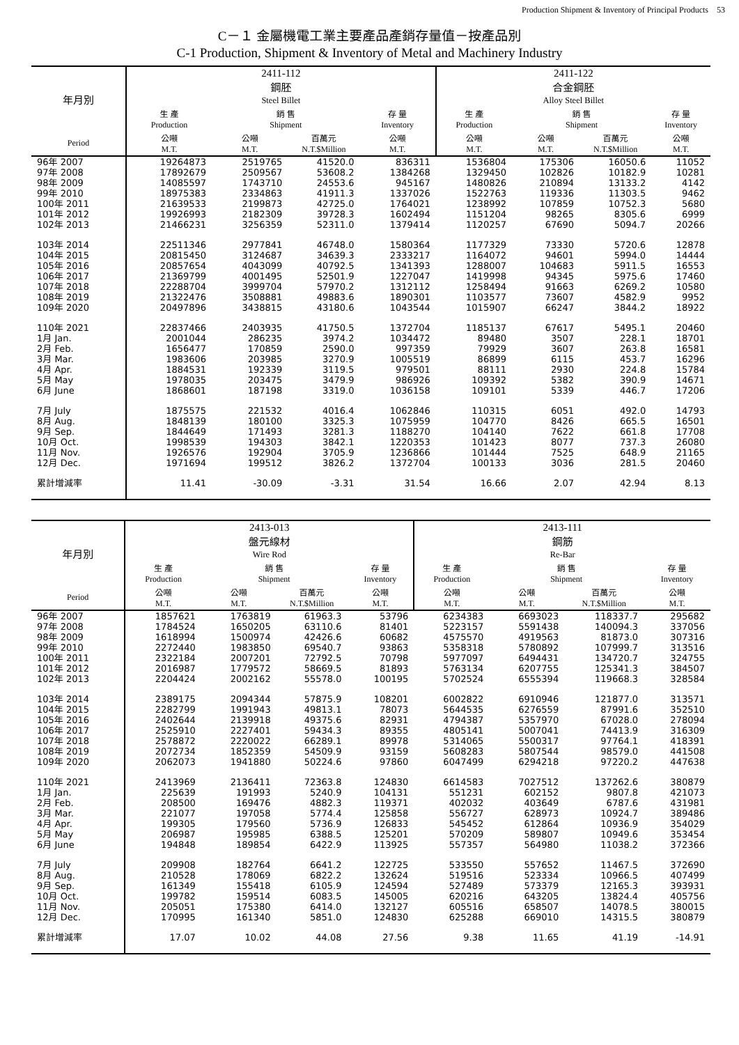Production Shipment & Inventory of Principal Products　53
C－１ 金屬機電工業主要產品產銷存量值－按產品別
C-1 Production, Shipment & Inventory of Metal and Machinery Industry
| 年月別 | 2411-112 鋼胚 Steel Billet | | | | 2411-122 合金鋼胚 Alloy Steel Billet | | | |
| --- | --- | --- | --- | --- | --- | --- | --- | --- |
| | 生 產 Production | 銷 售 Shipment | | 存 量 Inventory | 生 產 Production | 銷 售 Shipment | | 存 量 Inventory |
| Period | 公噸 M.T. | 公噸 M.T. | 百萬元 N.T.$Million | 公噸 M.T. | 公噸 M.T. | 公噸 M.T. | 百萬元 N.T.$Million | 公噸 M.T. |
| 96年 2007 | 19264873 | 2519765 | 41520.0 | 836311 | 1536804 | 175306 | 16050.6 | 11052 |
| 97年 2008 | 17892679 | 2509567 | 53608.2 | 1384268 | 1329450 | 102826 | 10182.9 | 10281 |
| 98年 2009 | 14085597 | 1743710 | 24553.6 | 945167 | 1480826 | 210894 | 13133.2 | 4142 |
| 99年 2010 | 18975383 | 2334863 | 41911.3 | 1337026 | 1522763 | 119336 | 11303.5 | 9462 |
| 100年 2011 | 21639533 | 2199873 | 42725.0 | 1764021 | 1238992 | 107859 | 10752.3 | 5680 |
| 101年 2012 | 19926993 | 2182309 | 39728.3 | 1602494 | 1151204 | 98265 | 8305.6 | 6999 |
| 102年 2013 | 21466231 | 3256359 | 52311.0 | 1379414 | 1120257 | 67690 | 5094.7 | 20266 |
| 103年 2014 | 22511346 | 2977841 | 46748.0 | 1580364 | 1177329 | 73330 | 5720.6 | 12878 |
| 104年 2015 | 20815450 | 3124687 | 34639.3 | 2333217 | 1164072 | 94601 | 5994.0 | 14444 |
| 105年 2016 | 20857654 | 4043099 | 40792.5 | 1341393 | 1288007 | 104683 | 5911.5 | 16553 |
| 106年 2017 | 21369799 | 4001495 | 52501.9 | 1227047 | 1419998 | 94345 | 5975.6 | 17460 |
| 107年 2018 | 22288704 | 3999704 | 57970.2 | 1312112 | 1258494 | 91663 | 6269.2 | 10580 |
| 108年 2019 | 21322476 | 3508881 | 49883.6 | 1890301 | 1103577 | 73607 | 4582.9 | 9952 |
| 109年 2020 | 20497896 | 3438815 | 43180.6 | 1043544 | 1015907 | 66247 | 3844.2 | 18922 |
| 110年 2021 | 22837466 | 2403935 | 41750.5 | 1372704 | 1185137 | 67617 | 5495.1 | 20460 |
| 1月 Jan. | 2001044 | 286235 | 3974.2 | 1034472 | 89480 | 3507 | 228.1 | 18701 |
| 2月 Feb. | 1656477 | 170859 | 2590.0 | 997359 | 79929 | 3607 | 263.8 | 16581 |
| 3月 Mar. | 1983606 | 203985 | 3270.9 | 1005519 | 86899 | 6115 | 453.7 | 16296 |
| 4月 Apr. | 1884531 | 192339 | 3119.5 | 979501 | 88111 | 2930 | 224.8 | 15784 |
| 5月 May | 1978035 | 203475 | 3479.9 | 986926 | 109392 | 5382 | 390.9 | 14671 |
| 6月 June | 1868601 | 187198 | 3319.0 | 1036158 | 109101 | 5339 | 446.7 | 17206 |
| 7月 July | 1875575 | 221532 | 4016.4 | 1062846 | 110315 | 6051 | 492.0 | 14793 |
| 8月 Aug. | 1848139 | 180100 | 3325.3 | 1075959 | 104770 | 8426 | 665.5 | 16501 |
| 9月 Sep. | 1844649 | 171493 | 3281.3 | 1188270 | 104140 | 7622 | 661.8 | 17708 |
| 10月 Oct. | 1998539 | 194303 | 3842.1 | 1220353 | 101423 | 8077 | 737.3 | 26080 |
| 11月 Nov. | 1926576 | 192904 | 3705.9 | 1236866 | 101444 | 7525 | 648.9 | 21165 |
| 12月 Dec. | 1971694 | 199512 | 3826.2 | 1372704 | 100133 | 3036 | 281.5 | 20460 |
| 累計增減率 | 11.41 | -30.09 | -3.31 | 31.54 | 16.66 | 2.07 | 42.94 | 8.13 |
| 年月別 | 2413-013 盤元線材 Wire Rod | | | | 2413-111 鋼筋 Re-Bar | | | |
| --- | --- | --- | --- | --- | --- | --- | --- | --- |
| | 生 產 Production | 銷 售 Shipment | | 存 量 Inventory | 生 產 Production | 銷 售 Shipment | | 存 量 Inventory |
| Period | 公噸 M.T. | 公噸 M.T. | 百萬元 N.T.$Million | 公噸 M.T. | 公噸 M.T. | 公噸 M.T. | 百萬元 N.T.$Million | 公噸 M.T. |
| 96年 2007 | 1857621 | 1763819 | 61963.3 | 53796 | 6234383 | 6693023 | 118337.7 | 295682 |
| 97年 2008 | 1784524 | 1650205 | 63110.6 | 81401 | 5223157 | 5591438 | 140094.3 | 337056 |
| 98年 2009 | 1618994 | 1500974 | 42426.6 | 60682 | 4575570 | 4919563 | 81873.0 | 307316 |
| 99年 2010 | 2272440 | 1983850 | 69540.7 | 93863 | 5358318 | 5780892 | 107999.7 | 313516 |
| 100年 2011 | 2322184 | 2007201 | 72792.5 | 70798 | 5977097 | 6494431 | 134720.7 | 324755 |
| 101年 2012 | 2016987 | 1779572 | 58669.5 | 81893 | 5763134 | 6207755 | 125341.3 | 384507 |
| 102年 2013 | 2204424 | 2002162 | 55578.0 | 100195 | 5702524 | 6555394 | 119668.3 | 328584 |
| 103年 2014 | 2389175 | 2094344 | 57875.9 | 108201 | 6002822 | 6910946 | 121877.0 | 313571 |
| 104年 2015 | 2282799 | 1991943 | 49813.1 | 78073 | 5644535 | 6276559 | 87991.6 | 352510 |
| 105年 2016 | 2402644 | 2139918 | 49375.6 | 82931 | 4794387 | 5357970 | 67028.0 | 278094 |
| 106年 2017 | 2525910 | 2227401 | 59434.3 | 89355 | 4805141 | 5007041 | 74413.9 | 316309 |
| 107年 2018 | 2578872 | 2220022 | 66289.1 | 89978 | 5314065 | 5500317 | 97764.1 | 418391 |
| 108年 2019 | 2072734 | 1852359 | 54509.9 | 93159 | 5608283 | 5807544 | 98579.0 | 441508 |
| 109年 2020 | 2062073 | 1941880 | 50224.6 | 97860 | 6047499 | 6294218 | 97220.2 | 447638 |
| 110年 2021 | 2413969 | 2136411 | 72363.8 | 124830 | 6614583 | 7027512 | 137262.6 | 380879 |
| 1月 Jan. | 225639 | 191993 | 5240.9 | 104131 | 551231 | 602152 | 9807.8 | 421073 |
| 2月 Feb. | 208500 | 169476 | 4882.3 | 119371 | 402032 | 403649 | 6787.6 | 431981 |
| 3月 Mar. | 221077 | 197058 | 5774.4 | 125858 | 556727 | 628973 | 10924.7 | 389486 |
| 4月 Apr. | 199305 | 179560 | 5736.9 | 126833 | 545452 | 612864 | 10936.9 | 354029 |
| 5月 May | 206987 | 195985 | 6388.5 | 125201 | 570209 | 589807 | 10949.6 | 353454 |
| 6月 June | 194848 | 189854 | 6422.9 | 113925 | 557357 | 564980 | 11038.2 | 372366 |
| 7月 July | 209908 | 182764 | 6641.2 | 122725 | 533550 | 557652 | 11467.5 | 372690 |
| 8月 Aug. | 210528 | 178069 | 6822.2 | 132624 | 519516 | 523334 | 10966.5 | 407499 |
| 9月 Sep. | 161349 | 155418 | 6105.9 | 124594 | 527489 | 573379 | 12165.3 | 393931 |
| 10月 Oct. | 199782 | 159514 | 6083.5 | 145005 | 620216 | 643205 | 13824.4 | 405756 |
| 11月 Nov. | 205051 | 175380 | 6414.0 | 132127 | 605516 | 658507 | 14078.5 | 380015 |
| 12月 Dec. | 170995 | 161340 | 5851.0 | 124830 | 625288 | 669010 | 14315.5 | 380879 |
| 累計增減率 | 17.07 | 10.02 | 44.08 | 27.56 | 9.38 | 11.65 | 41.19 | -14.91 |